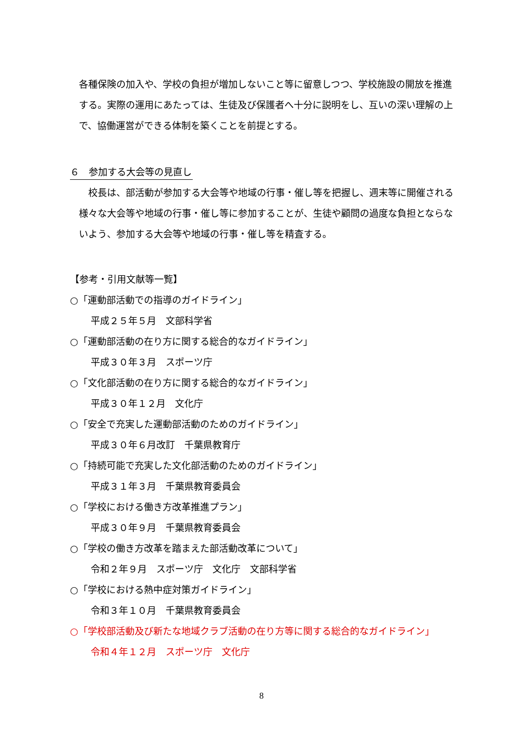各種保険の加入や、学校の負担が増加しないこと等に留意しつつ、学校施設の開放を推進する。実際の運用にあたっては、生徒及び保護者へ十分に説明をし、互いの深い理解の上で、協働運営ができる体制を築くことを前提とする。
６　参加する大会等の見直し
　校長は、部活動が参加する大会等や地域の行事・催し等を把握し、週末等に開催される様々な大会等や地域の行事・催し等に参加することが、生徒や顧問の過度な負担とならないよう、参加する大会等や地域の行事・催し等を精査する。
【参考・引用文献等一覧】
○「運動部活動での指導のガイドライン」
平成２５年５月　文部科学省
○「運動部活動の在り方に関する総合的なガイドライン」
平成３０年３月　スポーツ庁
○「文化部活動の在り方に関する総合的なガイドライン」
平成３０年１２月　文化庁
○「安全で充実した運動部活動のためのガイドライン」
平成３０年６月改訂　千葉県教育庁
○「持続可能で充実した文化部活動のためのガイドライン」
平成３１年３月　千葉県教育委員会
○「学校における働き方改革推進プラン」
平成３０年９月　千葉県教育委員会
○「学校の働き方改革を踏まえた部活動改革について」
令和２年９月　スポーツ庁　文化庁　文部科学省
○「学校における熱中症対策ガイドライン」
令和３年１０月　千葉県教育委員会
○「学校部活動及び新たな地域クラブ活動の在り方等に関する総合的なガイドライン」
令和４年１２月　スポーツ庁　文化庁
8